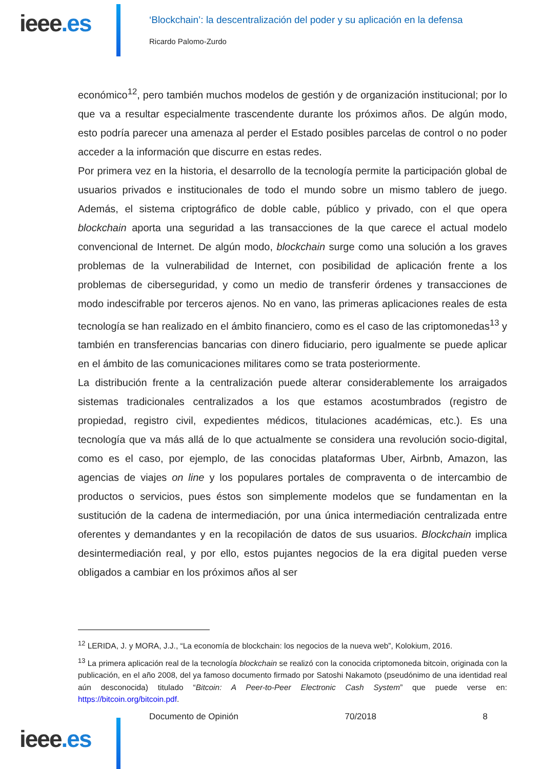ieee.es
‘Blockchain’: la descentralización del poder y su aplicación en la defensa
Ricardo Palomo-Zurdo
económico<sup>12</sup>, pero también muchos modelos de gestión y de organización institucional; por lo que va a resultar especialmente trascendente durante los próximos años. De algún modo, esto podría parecer una amenaza al perder el Estado posibles parcelas de control o no poder acceder a la información que discurre en estas redes.
Por primera vez en la historia, el desarrollo de la tecnología permite la participación global de usuarios privados e institucionales de todo el mundo sobre un mismo tablero de juego. Además, el sistema criptográfico de doble cable, público y privado, con el que opera blockchain aporta una seguridad a las transacciones de la que carece el actual modelo convencional de Internet. De algún modo, blockchain surge como una solución a los graves problemas de la vulnerabilidad de Internet, con posibilidad de aplicación frente a los problemas de ciberseguridad, y como un medio de transferir órdenes y transacciones de modo indescifrable por terceros ajenos. No en vano, las primeras aplicaciones reales de esta tecnología se han realizado en el ámbito financiero, como es el caso de las criptomonedas<sup>13</sup> y también en transferencias bancarias con dinero fiduciario, pero igualmente se puede aplicar en el ámbito de las comunicaciones militares como se trata posteriormente.
La distribución frente a la centralización puede alterar considerablemente los arraigados sistemas tradicionales centralizados a los que estamos acostumbrados (registro de propiedad, registro civil, expedientes médicos, titulaciones académicas, etc.). Es una tecnología que va más allá de lo que actualmente se considera una revolución socio-digital, como es el caso, por ejemplo, de las conocidas plataformas Uber, Airbnb, Amazon, las agencias de viajes on line y los populares portales de compraventa o de intercambio de productos o servicios, pues éstos son simplemente modelos que se fundamentan en la sustitución de la cadena de intermediación, por una única intermediación centralizada entre oferentes y demandantes y en la recopilación de datos de sus usuarios. Blockchain implica desintermediación real, y por ello, estos pujantes negocios de la era digital pueden verse obligados a cambiar en los próximos años al ser
<sup>12</sup> LERIDA, J. y MORA, J.J., “La economía de blockchain: los negocios de la nueva web”, Kolokium, 2016.
<sup>13</sup> La primera aplicación real de la tecnología blockchain se realizó con la conocida criptomoneda bitcoin, originada con la publicación, en el año 2008, del ya famoso documento firmado por Satoshi Nakamoto (pseudónimo de una identidad real aún desconocida) titulado “Bitcoin: A Peer-to-Peer Electronic Cash System” que puede verse en: https://bitcoin.org/bitcoin.pdf.
ieee.es
Documento de Opinión 70/2018 8